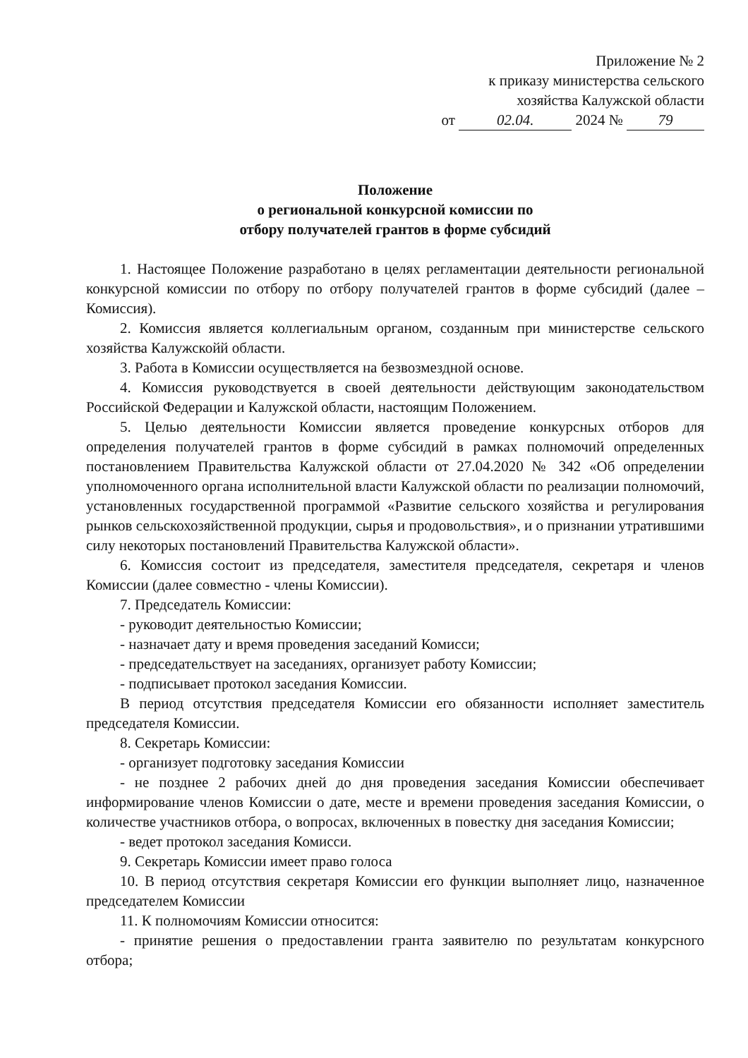Приложение № 2
к приказу министерства сельского
хозяйства Калужской области
от 02.04. 2024 № 79
Положение
о региональной конкурсной комиссии по
отбору получателей грантов в форме субсидий
1. Настоящее Положение разработано в целях регламентации деятельности региональной конкурсной комиссии по отбору по отбору получателей грантов в форме субсидий (далее – Комиссия).
2. Комиссия является коллегиальным органом, созданным при министерстве сельского хозяйства Калужскойй области.
3. Работа в Комиссии осуществляется на безвозмездной основе.
4. Комиссия руководствуется в своей деятельности действующим законодательством Российской Федерации и Калужской области, настоящим Положением.
5. Целью деятельности Комиссии является проведение конкурсных отборов для определения получателей грантов в форме субсидий в рамках полномочий определенных постановлением Правительства Калужской области от 27.04.2020 № 342 «Об определении уполномоченного органа исполнительной власти Калужской области по реализации полномочий, установленных государственной программой «Развитие сельского хозяйства и регулирования рынков сельскохозяйственной продукции, сырья и продовольствия», и о признании утратившими силу некоторых постановлений Правительства Калужской области».
6. Комиссия состоит из председателя, заместителя председателя, секретаря и членов Комиссии (далее совместно - члены Комиссии).
7. Председатель Комиссии:
- руководит деятельностью Комиссии;
- назначает дату и время проведения заседаний Комисси;
- председательствует на заседаниях, организует работу Комиссии;
- подписывает протокол заседания Комиссии.
В период отсутствия председателя Комиссии его обязанности исполняет заместитель председателя Комиссии.
8. Секретарь Комиссии:
- организует подготовку заседания Комиссии
- не позднее 2 рабочих дней до дня проведения заседания Комиссии обеспечивает информирование членов Комиссии о дате, месте и времени проведения заседания Комиссии, о количестве участников отбора, о вопросах, включенных в повестку дня заседания Комиссии;
- ведет протокол заседания Комисси.
9. Секретарь Комиссии имеет право голоса
10. В период отсутствия секретаря Комиссии его функции выполняет лицо, назначенное председателем Комиссии
11. К полномочиям Комиссии относится:
- принятие решения о предоставлении гранта заявителю по результатам конкурсного отбора;